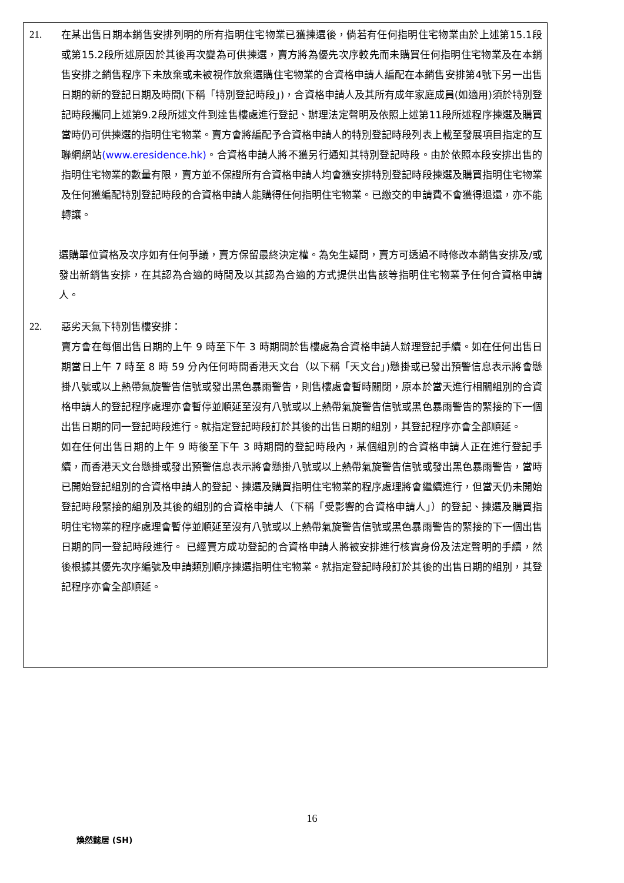21. 在某出售日期本銷售安排列明的所有指明住宅物業已獲揀選後，倘若有任何指明住宅物業由於上述第15.1段或第15.2段所述原因於其後再次變為可供揀選，賣方將為優先次序較先而未購買任何指明住宅物業及在本銷售安排之銷售程序下未放棄或未被視作放棄選購住宅物業的合資格申請人編配在本銷售安排第4號下另一出售日期的新的登記日期及時間(下稱「特別登記時段」)，合資格申請人及其所有成年家庭成員(如適用)須於特別登記時段攜同上述第9.2段所述文件到達售樓處進行登記、辦理法定聲明及依照上述第11段所述程序揀選及購買當時仍可供揀選的指明住宅物業。賣方會將編配予合資格申請人的特別登記時段列表上載至發展項目指定的互聯網網站(www.eresidence.hk)。合資格申請人將不獲另行通知其特別登記時段。由於依照本段安排出售的指明住宅物業的數量有限，賣方並不保證所有合資格申請人均會獲安排特別登記時段揀選及購買指明住宅物業及任何獲編配特別登記時段的合資格申請人能購得任何指明住宅物業。已繳交的申請費不會獲得退還，亦不能轉讓。
選購單位資格及次序如有任何爭議，賣方保留最終決定權。為免生疑問，賣方可透過不時修改本銷售安排及/或發出新銷售安排，在其認為合適的時間及以其認為合適的方式提供出售該等指明住宅物業予任何合資格申請人。
22. 惡劣天氣下特別售樓安排：
賣方會在每個出售日期的上午 9 時至下午 3 時期間於售樓處為合資格申請人辦理登記手續。如在任何出售日期當日上午 7 時至 8 時 59 分內任何時間香港天文台（以下稱「天文台」)懸掛或已發出預警信息表示將會懸掛八號或以上熱帶氣旋警告信號或發出黑色暴雨警告，則售樓處會暫時關閉，原本於當天進行相關組別的合資格申請人的登記程序處理亦會暫停並順延至沒有八號或以上熱帶氣旋警告信號或黑色暴雨警告的緊接的下一個出售日期的同一登記時段進行。就指定登記時段訂於其後的出售日期的組別，其登記程序亦會全部順延。
如在任何出售日期的上午 9 時後至下午 3 時期間的登記時段內，某個組別的合資格申請人正在進行登記手續，而香港天文台懸掛或發出預警信息表示將會懸掛八號或以上熱帶氣旋警告信號或發出黑色暴雨警告，當時已開始登記組別的合資格申請人的登記、揀選及購買指明住宅物業的程序處理將會繼續進行，但當天仍未開始登記時段緊接的組別及其後的組別的合資格申請人（下稱「受影響的合資格申請人」）的登記、揀選及購買指明住宅物業的程序處理會暫停並順延至沒有八號或以上熱帶氣旋警告信號或黑色暴雨警告的緊接的下一個出售日期的同一登記時段進行。 已經賣方成功登記的合資格申請人將被安排進行核實身份及法定聲明的手續，然後根據其優先次序編號及申請類別順序揀選指明住宅物業。就指定登記時段訂於其後的出售日期的組別，其登記程序亦會全部順延。
16
煥然懿居 (SH)